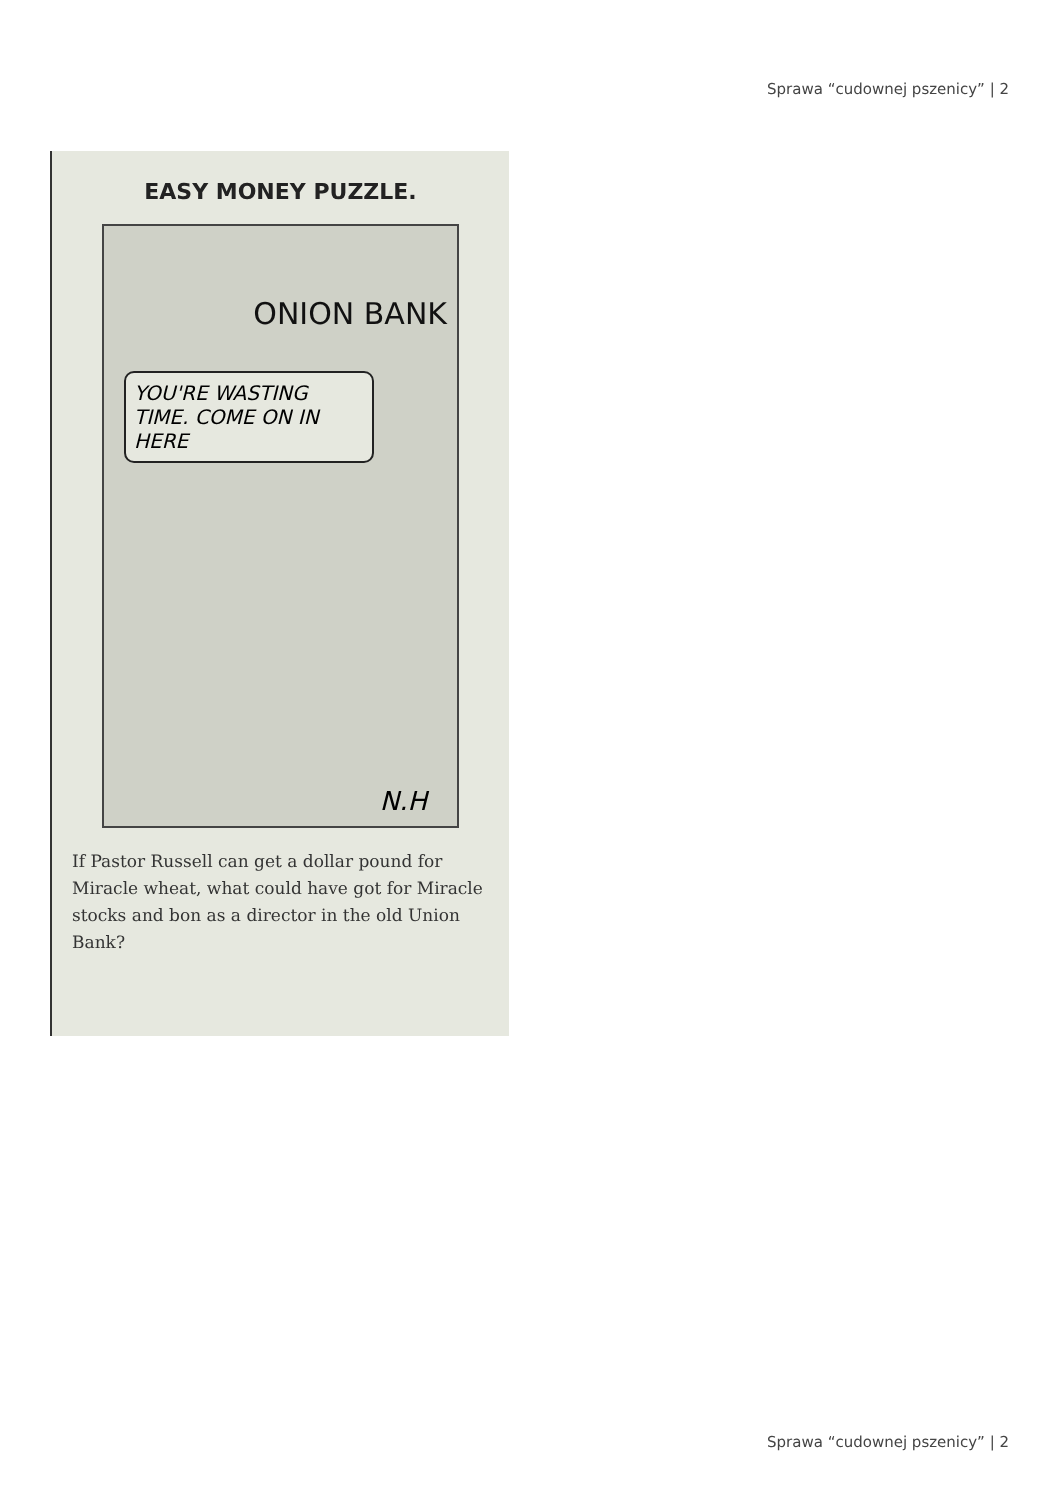Sprawa “cudownej pszenicy” | 2
EASY MONEY PUZZLE.
ONION BANK
YOU'RE WASTING TIME. COME ON IN HERE
N.H
If Pastor Russell can get a dollar pound for Miracle wheat, what could have got for Miracle stocks and bon as a director in the old Union Bank?
Sprawa “cudownej pszenicy” | 2